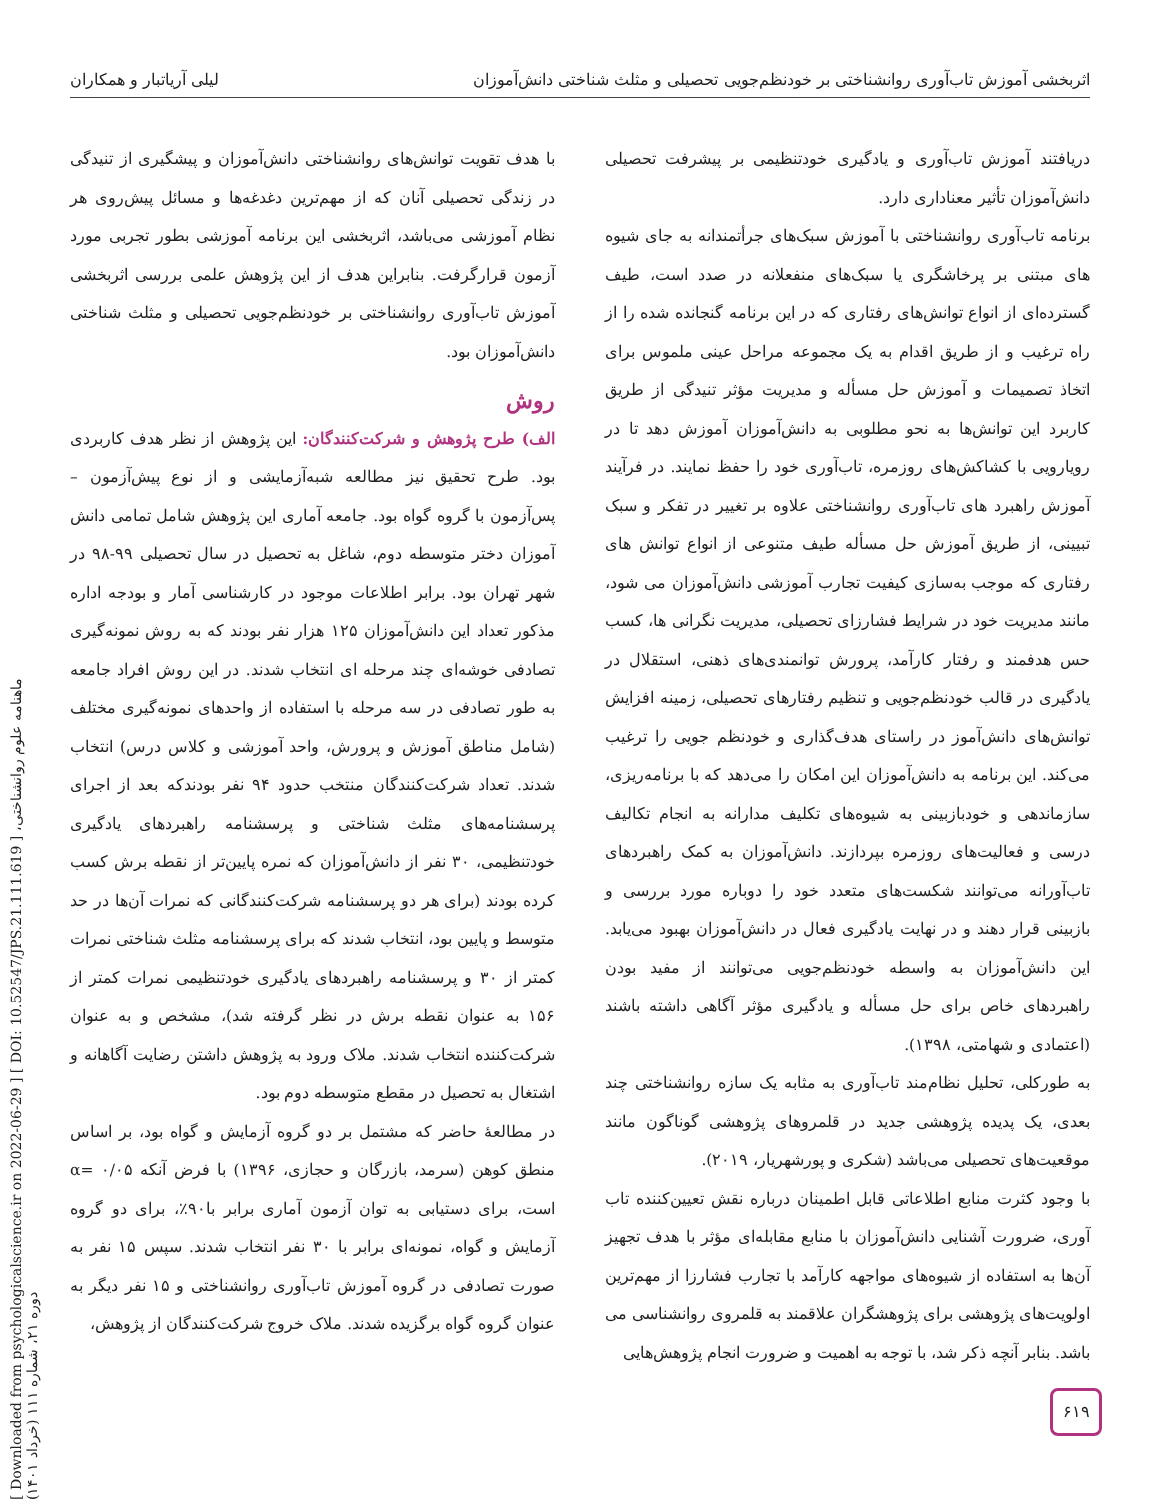اثربخشی آموزش تاب‌آوری روانشناختی بر خودنظم‌جویی تحصیلی و مثلث شناختی دانش‌آموزان لیلی آریاتبار و همکاران
دریافتند آموزش تاب‌آوری و یادگیری خودتنظیمی بر پیشرفت تحصیلی دانش‌آموزان تأثیر معناداری دارد.
برنامه تاب‌آوری روانشناختی با آموزش سبک‌های جرأتمندانه به جای شیوه های مبتنی بر پرخاشگری یا سبک‌های منفعلانه در صدد است، طیف گسترده‌ای از انواع توانش‌های رفتاری که در این برنامه گنجانده شده را از راه ترغیب و از طریق اقدام به یک مجموعه مراحل عینی ملموس برای اتخاذ تصمیمات و آموزش حل مسأله و مدیریت مؤثر تنیدگی از طریق کاربرد این توانش‌ها به نحو مطلوبی به دانش‌آموزان آموزش دهد تا در رویارویی با کشاکش‌های روزمره، تاب‌آوری خود را حفظ نمایند. در فرآیند آموزش راهبرد های تاب‌آوری روانشناختی علاوه بر تغییر در تفکر و سبک تبیینی، از طریق آموزش حل مسأله طیف متنوعی از انواع توانش های رفتاری که موجب به‌سازی کیفیت تجارب آموزشی دانش‌آموزان می شود، مانند مدیریت خود در شرایط فشارزای تحصیلی، مدیریت نگرانی ها، کسب حس هدفمند و رفتار کارآمد، پرورش توانمندی‌های ذهنی، استقلال در یادگیری در قالب خودنظم‌جویی و تنظیم رفتارهای تحصیلی، زمینه افزایش توانش‌های دانش‌آموز در راستای هدف‌گذاری و خودنظم جویی را ترغیب می‌کند. این برنامه به دانش‌آموزان این امکان را می‌دهد که با برنامه‌ریزی، سازماندهی و خودبازبینی به شیوه‌های تکلیف مدارانه به انجام تکالیف درسی و فعالیت‌های روزمره بپردازند. دانش‌آموزان به کمک راهبردهای تاب‌آورانه می‌توانند شکست‌های متعدد خود را دوباره مورد بررسی و بازبینی قرار دهند و در نهایت یادگیری فعال در دانش‌آموزان بهبود می‌یابد. این دانش‌آموزان به واسطه خودنظم‌جویی می‌توانند از مفید بودن راهبردهای خاص برای حل مسأله و یادگیری مؤثر آگاهی داشته باشند (اعتمادی و شهامتی، ۱۳۹۸).
به طورکلی، تحلیل نظام‌مند تاب‌آوری به مثابه یک سازه روانشناختی چند بعدی، یک پدیده پژوهشی جدید در قلمروهای پژوهشی گوناگون مانند موقعیت‌های تحصیلی می‌باشد (شکری و پورشهریار، ۲۰۱۹).
با وجود کثرت منابع اطلاعاتی قابل اطمینان درباره نقش تعیین‌کننده تاب آوری، ضرورت آشنایی دانش‌آموزان با منابع مقابله‌ای مؤثر با هدف تجهیز آن‌ها به استفاده از شیوه‌های مواجهه کارآمد با تجارب فشارزا از مهم‌ترین اولویت‌های پژوهشی برای پژوهشگران علاقمند به قلمروی روانشناسی می باشد. بنابر آنچه ذکر شد، با توجه به اهمیت و ضرورت انجام پژوهش‌هایی
با هدف تقویت توانش‌های روانشناختی دانش‌آموزان و پیشگیری از تنیدگی در زندگی تحصیلی آنان که از مهم‌ترین دغدغه‌ها و مسائل پیش‌روی هر نظام آموزشی می‌باشد، اثربخشی این برنامه آموزشی بطور تجربی مورد آزمون قرارگرفت. بنابراین هدف از این پژوهش علمی بررسی اثربخشی آموزش تاب‌آوری روانشناختی بر خودنظم‌جویی تحصیلی و مثلث شناختی دانش‌آموزان بود.
روش
الف) طرح پژوهش و شرکت‌کنندگان: این پژوهش از نظر هدف کاربردی بود. طرح تحقیق نیز مطالعه شبه‌آزمایشی و از نوع پیش‌آزمون – پس‌آزمون با گروه گواه بود. جامعه آماری این پژوهش شامل تمامی دانش آموزان دختر متوسطه دوم، شاغل به تحصیل در سال تحصیلی ۹۹-۹۸ در شهر تهران بود. برابر اطلاعات موجود در کارشناسی آمار و بودجه اداره مذکور تعداد این دانش‌آموزان ۱۲۵ هزار نفر بودند که به روش نمونه‌گیری تصادفی خوشه‌ای چند مرحله ای انتخاب شدند. در این روش افراد جامعه به طور تصادفی در سه مرحله با استفاده از واحدهای نمونه‌گیری مختلف (شامل مناطق آموزش و پرورش، واحد آموزشی و کلاس درس) انتخاب شدند. تعداد شرکت‌کنندگان منتخب حدود ۹۴ نفر بودندکه بعد از اجرای پرسشنامه‌های مثلث شناختی و پرسشنامه راهبردهای یادگیری خودتنظیمی، ۳۰ نفر از دانش‌آموزان که نمره پایین‌تر از نقطه برش کسب کرده بودند (برای هر دو پرسشنامه شرکت‌کنندگانی که نمرات آن‌ها در حد متوسط و پایین بود، انتخاب شدند که برای پرسشنامه مثلث شناختی نمرات کمتر از ۳۰ و پرسشنامه راهبردهای یادگیری خودتنظیمی نمرات کمتر از ۱۵۶ به عنوان نقطه برش در نظر گرفته شد)، مشخص و به عنوان شرکت‌کننده انتخاب شدند. ملاک ورود به پژوهش داشتن رضایت آگاهانه و اشتغال به تحصیل در مقطع متوسطه دوم بود.
در مطالعهٔ حاضر که مشتمل بر دو گروه آزمایش و گواه بود، بر اساس منطق کوهن (سرمد، بازرگان و حجازی، ۱۳۹۶) با فرض آنکه ۰/۰۵ =α است، برای دستیابی به توان آزمون آماری برابر با۹۰٪، برای دو گروه آزمایش و گواه، نمونه‌ای برابر با ۳۰ نفر انتخاب شدند. سپس ۱۵ نفر به صورت تصادفی در گروه آموزش تاب‌آوری روانشناختی و ۱۵ نفر دیگر به عنوان گروه گواه برگزیده شدند. ملاک خروج شرکت‌کنندگان از پژوهش،
[ Downloaded from psychologicalscience.ir on 2022-06-29 ] [ DOI: 10.52547/JPS.21.111.619 ] ماهنامه علوم روانشناختی، دوره ۲۱، شماره ۱۱۱ (خرداد ۱۴۰۱)
۶۱۹